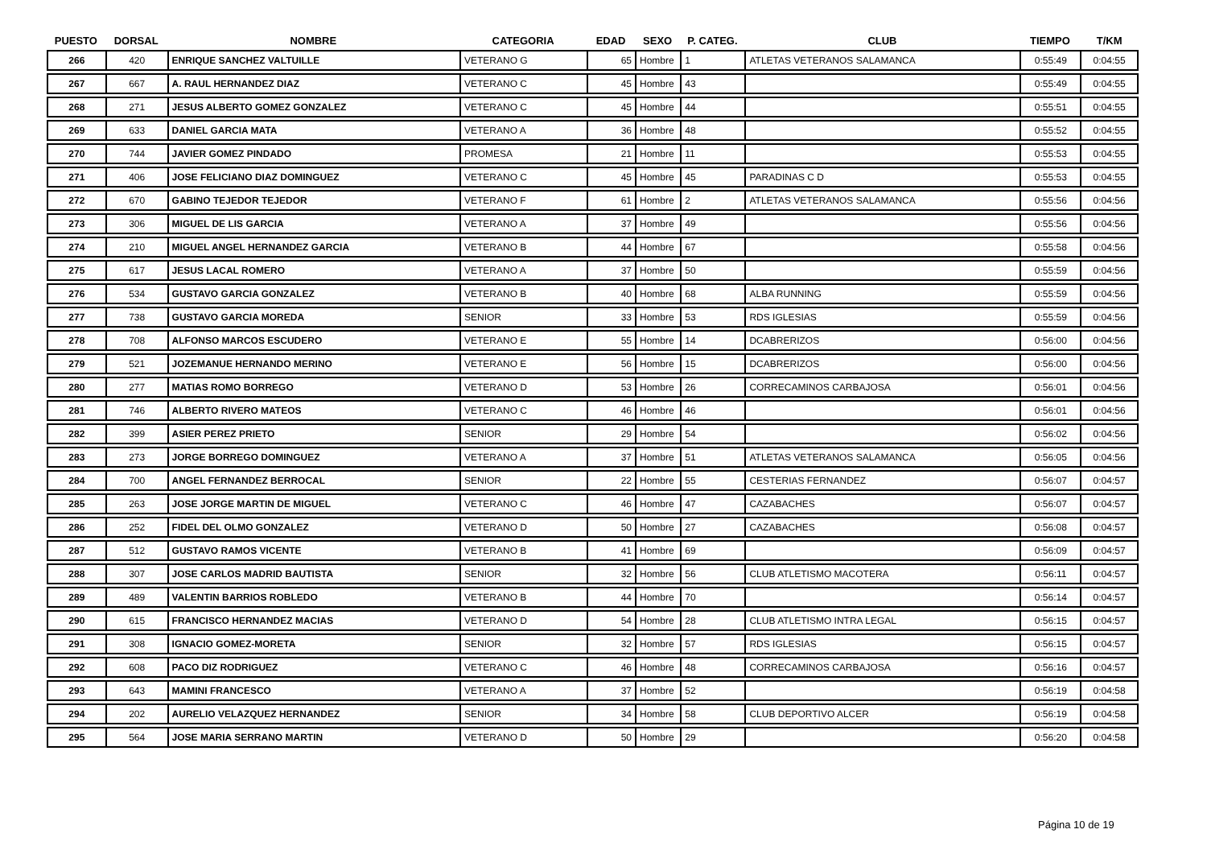| PUESTO | DORSAL | NOMBRE | CATEGORIA | EDAD | SEXO | P. CATEG. | CLUB | TIEMPO | T/KM |
| --- | --- | --- | --- | --- | --- | --- | --- | --- | --- |
| 266 | 420 | ENRIQUE SANCHEZ VALTUILLE | VETERANO G | 65 | Hombre | 1 | ATLETAS VETERANOS SALAMANCA | 0:55:49 | 0:04:55 |
| 267 | 667 | A. RAUL HERNANDEZ DIAZ | VETERANO C | 45 | Hombre | 43 | | 0:55:49 | 0:04:55 |
| 268 | 271 | JESUS ALBERTO GOMEZ GONZALEZ | VETERANO C | 45 | Hombre | 44 | | 0:55:51 | 0:04:55 |
| 269 | 633 | DANIEL GARCIA MATA | VETERANO A | 36 | Hombre | 48 | | 0:55:52 | 0:04:55 |
| 270 | 744 | JAVIER GOMEZ PINDADO | PROMESA | 21 | Hombre | 11 | | 0:55:53 | 0:04:55 |
| 271 | 406 | JOSE FELICIANO DIAZ DOMINGUEZ | VETERANO C | 45 | Hombre | 45 | PARADINAS C D | 0:55:53 | 0:04:55 |
| 272 | 670 | GABINO TEJEDOR TEJEDOR | VETERANO F | 61 | Hombre | 2 | ATLETAS VETERANOS SALAMANCA | 0:55:56 | 0:04:56 |
| 273 | 306 | MIGUEL DE LIS GARCIA | VETERANO A | 37 | Hombre | 49 | | 0:55:56 | 0:04:56 |
| 274 | 210 | MIGUEL ANGEL HERNANDEZ GARCIA | VETERANO B | 44 | Hombre | 67 | | 0:55:58 | 0:04:56 |
| 275 | 617 | JESUS LACAL ROMERO | VETERANO A | 37 | Hombre | 50 | | 0:55:59 | 0:04:56 |
| 276 | 534 | GUSTAVO GARCIA GONZALEZ | VETERANO B | 40 | Hombre | 68 | ALBA RUNNING | 0:55:59 | 0:04:56 |
| 277 | 738 | GUSTAVO GARCIA MOREDA | SENIOR | 33 | Hombre | 53 | RDS IGLESIAS | 0:55:59 | 0:04:56 |
| 278 | 708 | ALFONSO MARCOS ESCUDERO | VETERANO E | 55 | Hombre | 14 | DCABRERIZOS | 0:56:00 | 0:04:56 |
| 279 | 521 | JOZEMANUE HERNANDO MERINO | VETERANO E | 56 | Hombre | 15 | DCABRERIZOS | 0:56:00 | 0:04:56 |
| 280 | 277 | MATIAS ROMO BORREGO | VETERANO D | 53 | Hombre | 26 | CORRECAMINOS CARBAJOSA | 0:56:01 | 0:04:56 |
| 281 | 746 | ALBERTO RIVERO MATEOS | VETERANO C | 46 | Hombre | 46 | | 0:56:01 | 0:04:56 |
| 282 | 399 | ASIER PEREZ PRIETO | SENIOR | 29 | Hombre | 54 | | 0:56:02 | 0:04:56 |
| 283 | 273 | JORGE BORREGO DOMINGUEZ | VETERANO A | 37 | Hombre | 51 | ATLETAS VETERANOS SALAMANCA | 0:56:05 | 0:04:56 |
| 284 | 700 | ANGEL FERNANDEZ BERROCAL | SENIOR | 22 | Hombre | 55 | CESTERIAS FERNANDEZ | 0:56:07 | 0:04:57 |
| 285 | 263 | JOSE JORGE MARTIN DE MIGUEL | VETERANO C | 46 | Hombre | 47 | CAZABACHES | 0:56:07 | 0:04:57 |
| 286 | 252 | FIDEL DEL OLMO GONZALEZ | VETERANO D | 50 | Hombre | 27 | CAZABACHES | 0:56:08 | 0:04:57 |
| 287 | 512 | GUSTAVO RAMOS VICENTE | VETERANO B | 41 | Hombre | 69 | | 0:56:09 | 0:04:57 |
| 288 | 307 | JOSE CARLOS MADRID BAUTISTA | SENIOR | 32 | Hombre | 56 | CLUB ATLETISMO MACOTERA | 0:56:11 | 0:04:57 |
| 289 | 489 | VALENTIN BARRIOS ROBLEDO | VETERANO B | 44 | Hombre | 70 | | 0:56:14 | 0:04:57 |
| 290 | 615 | FRANCISCO HERNANDEZ MACIAS | VETERANO D | 54 | Hombre | 28 | CLUB ATLETISMO INTRA LEGAL | 0:56:15 | 0:04:57 |
| 291 | 308 | IGNACIO GOMEZ-MORETA | SENIOR | 32 | Hombre | 57 | RDS IGLESIAS | 0:56:15 | 0:04:57 |
| 292 | 608 | PACO DIZ RODRIGUEZ | VETERANO C | 46 | Hombre | 48 | CORRECAMINOS CARBAJOSA | 0:56:16 | 0:04:57 |
| 293 | 643 | MAMINI FRANCESCO | VETERANO A | 37 | Hombre | 52 | | 0:56:19 | 0:04:58 |
| 294 | 202 | AURELIO VELAZQUEZ HERNANDEZ | SENIOR | 34 | Hombre | 58 | CLUB DEPORTIVO ALCER | 0:56:19 | 0:04:58 |
| 295 | 564 | JOSE MARIA SERRANO MARTIN | VETERANO D | 50 | Hombre | 29 | | 0:56:20 | 0:04:58 |
Página 10 de 19